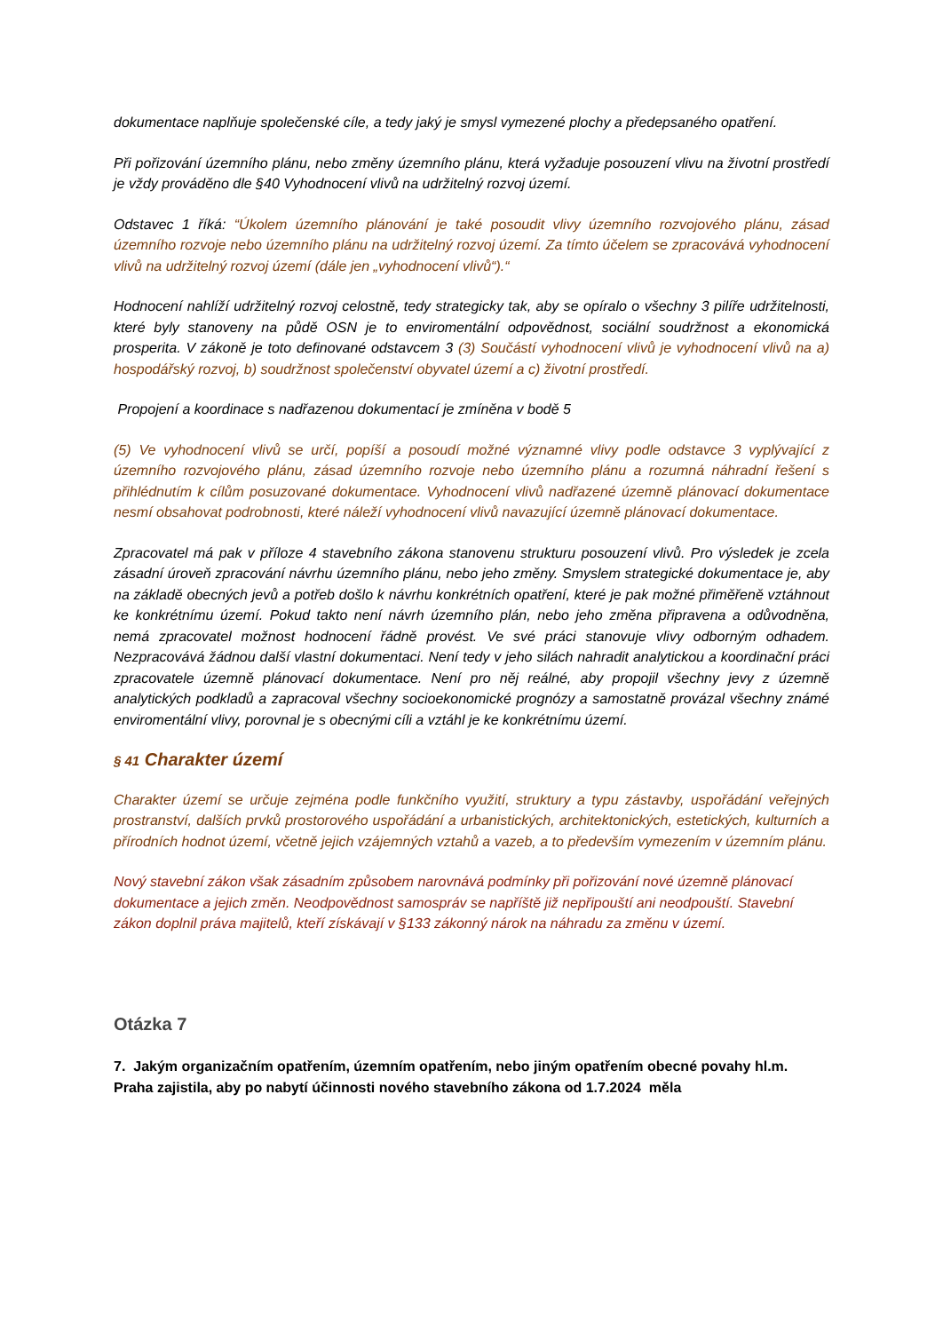dokumentace naplňuje společenské cíle, a tedy jaký je smysl vymezené plochy a předepsaného opatření.
Při pořizování územního plánu, nebo změny územního plánu, která vyžaduje posouzení vlivu na životní prostředí je vždy prováděno dle §40 Vyhodnocení vlivů na udržitelný rozvoj území.
Odstavec 1 říká: “Úkolem územního plánování je také posoudit vlivy územního rozvojového plánu, zásad územního rozvoje nebo územního plánu na udržitelný rozvoj území. Za tímto účelem se zpracovává vyhodnocení vlivů na udržitelný rozvoj území (dále jen „vyhodnocení vlivů“).“
Hodnocení nahlíží udržitelný rozvoj celostně, tedy strategicky tak, aby se opíralo o všechny 3 pilíře udržitelnosti, které byly stanoveny na půdě OSN je to enviromentální odpovědnost, sociální soudržnost a ekonomická prosperita. V zákoně je toto definované odstavcem 3 (3) Součástí vyhodnocení vlivů je vyhodnocení vlivů na a) hospodářský rozvoj, b) soudržnost společenství obyvatel území a c) životní prostředí.
Propojení a koordinace s nadřazenou dokumentací je zmíněna v bodě 5
(5) Ve vyhodnocení vlivů se určí, popíší a posoudí možné významné vlivy podle odstavce 3 vyplývající z územního rozvojového plánu, zásad územního rozvoje nebo územního plánu a rozumná náhradní řešení s přihlédnutím k cílům posuzované dokumentace. Vyhodnocení vlivů nadřazené územně plánovací dokumentace nesmí obsahovat podrobnosti, které náleží vyhodnocení vlivů navazující územně plánovací dokumentace.
Zpracovatel má pak v příloze 4 stavebního zákona stanovenu strukturu posouzení vlivů. Pro výsledek je zcela zásadní úroveň zpracování návrhu územního plánu, nebo jeho změny. Smyslem strategické dokumentace je, aby na základě obecných jevů a potřeb došlo k návrhu konkrétních opatření, které je pak možné přiměřeně vztáhnout ke konkrétnímu území. Pokud takto není návrh územního plán, nebo jeho změna připravena a odůvodněna, nemá zpracovatel možnost hodnocení řádně provést. Ve své práci stanovuje vlivy odborným odhadem. Nezpracovává žádnou další vlastní dokumentaci. Není tedy v jeho silách nahradit analytickou a koordinační práci zpracovatele územně plánovací dokumentace. Není pro něj reálné, aby propojil všechny jevy z územně analytických podkladů a zapracoval všechny socioekonomické prognózy a samostatně provázal všechny známé enviromentální vlivy, porovnal je s obecnými cíli a vztáhl je ke konkrétnímu území.
§ 41 Charakter území
Charakter území se určuje zejména podle funkčního využití, struktury a typu zástavby, uspořádání veřejných prostranství, dalších prvků prostorového uspořádání a urbanistických, architektonických, estetických, kulturních a přírodních hodnot území, včetně jejich vzájemných vztahů a vazeb, a to především vymezením v územním plánu.
Nový stavební zákon však zásadním způsobem narovnává podmínky při pořizování nové územně plánovací dokumentace a jejich změn. Neodpovědnost samospráv se napříště již nepřipouští ani neodpouští. Stavební zákon doplnil práva majitelů, kteří získávají v §133 zákonný nárok na náhradu za změnu v území.
Otázka 7
7. Jakým organizačním opatřením, územním opatřením, nebo jiným opatřením obecné povahy hl.m. Praha zajistila, aby po nabytí účinnosti nového stavebního zákona od 1.7.2024 měla